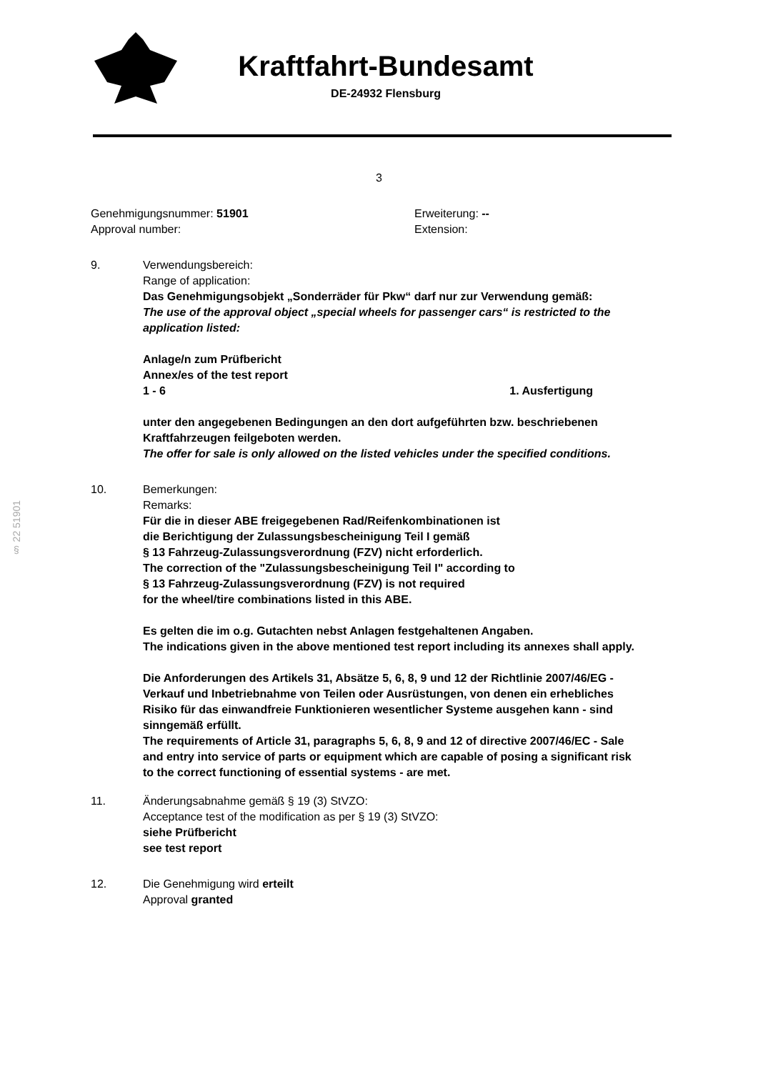Kraftfahrt-Bundesamt
DE-24932 Flensburg
3
Genehmigungsnummer: 51901
Approval number:
Erweiterung: --
Extension:
9. Verwendungsbereich:
Range of application:
Das Genehmigungsobjekt „Sonderräder für Pkw“ darf nur zur Verwendung gemäß:
The use of the approval object „special wheels for passenger cars“ is restricted to the application listed:
Anlage/n zum Prüfbericht
Annex/es of the test report
1 - 6 1. Ausfertigung
unter den angegebenen Bedingungen an den dort aufgeführten bzw. beschriebenen Kraftfahrzeugen feilgeboten werden.
The offer for sale is only allowed on the listed vehicles under the specified conditions.
10. Bemerkungen:
Remarks:
Für die in dieser ABE freigegebenen Rad/Reifenkombinationen ist
die Berichtigung der Zulassungsbescheinigung Teil I gemäß
§ 13 Fahrzeug-Zulassungsverordnung (FZV) nicht erforderlich.
The correction of the "Zulassungsbescheinigung Teil I" according to
§ 13 Fahrzeug-Zulassungsverordnung (FZV) is not required
for the wheel/tire combinations listed in this ABE.
Es gelten die im o.g. Gutachten nebst Anlagen festgehaltenen Angaben.
The indications given in the above mentioned test report including its annexes shall apply.
Die Anforderungen des Artikels 31, Absätze 5, 6, 8, 9 und 12 der Richtlinie 2007/46/EG - Verkauf und Inbetriebnahme von Teilen oder Ausrüstungen, von denen ein erhebliches Risiko für das einwandfreie Funktionieren wesentlicher Systeme ausgehen kann - sind sinngemäß erfüllt.
The requirements of Article 31, paragraphs 5, 6, 8, 9 and 12 of directive 2007/46/EC - Sale and entry into service of parts or equipment which are capable of posing a significant risk to the correct functioning of essential systems - are met.
11. Änderungsabnahme gemäß § 19 (3) StVZO:
Acceptance test of the modification as per § 19 (3) StVZO:
siehe Prüfbericht
see test report
12. Die Genehmigung wird erteilt
Approval granted
§ 22 51901